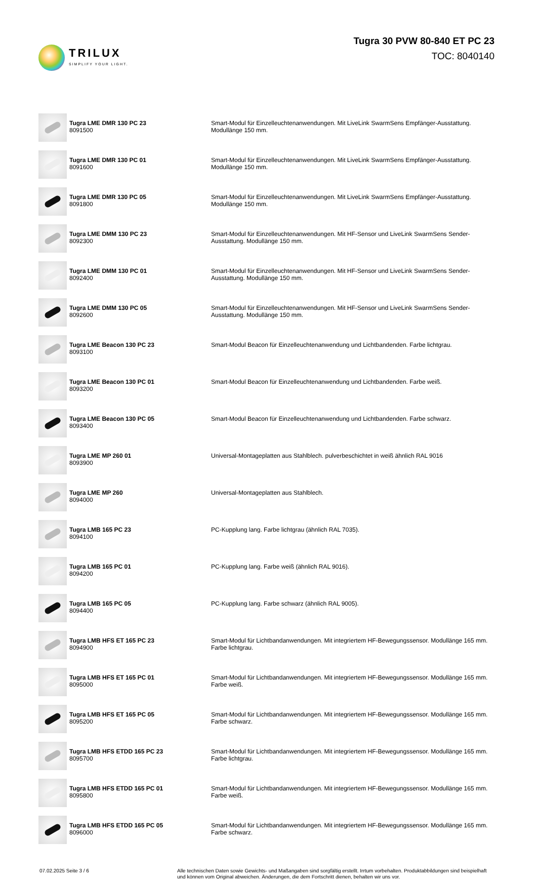TRILUX
SIMPLIFY YOUR LIGHT.
Tugra 30 PVW 80-840 ET PC 23
TOC: 8040140
| | Tugra LME DMR 130 PC 23 8091500 | Smart-Modul für Einzelleuchtenanwendungen. Mit LiveLink SwarmSens Empfänger-Ausstattung. Modullänge 150 mm. |
| | Tugra LME DMR 130 PC 01 8091600 | Smart-Modul für Einzelleuchtenanwendungen. Mit LiveLink SwarmSens Empfänger-Ausstattung. Modullänge 150 mm. |
| | Tugra LME DMR 130 PC 05 8091800 | Smart-Modul für Einzelleuchtenanwendungen. Mit LiveLink SwarmSens Empfänger-Ausstattung. Modullänge 150 mm. |
| | Tugra LME DMM 130 PC 23 8092300 | Smart-Modul für Einzelleuchtenanwendungen. Mit HF-Sensor und LiveLink SwarmSens Sender-Ausstattung. Modullänge 150 mm. |
| | Tugra LME DMM 130 PC 01 8092400 | Smart-Modul für Einzelleuchtenanwendungen. Mit HF-Sensor und LiveLink SwarmSens Sender-Ausstattung. Modullänge 150 mm. |
| | Tugra LME DMM 130 PC 05 8092600 | Smart-Modul für Einzelleuchtenanwendungen. Mit HF-Sensor und LiveLink SwarmSens Sender-Ausstattung. Modullänge 150 mm. |
| | Tugra LME Beacon 130 PC 23 8093100 | Smart-Modul Beacon für Einzelleuchtenanwendung und Lichtbandenden. Farbe lichtgrau. |
| | Tugra LME Beacon 130 PC 01 8093200 | Smart-Modul Beacon für Einzelleuchtenanwendung und Lichtbandenden. Farbe weiß. |
| | Tugra LME Beacon 130 PC 05 8093400 | Smart-Modul Beacon für Einzelleuchtenanwendung und Lichtbandenden. Farbe schwarz. |
| | Tugra LME MP 260 01 8093900 | Universal-Montageplatten aus Stahlblech. pulverbeschichtet in weiß ähnlich RAL 9016 |
| | Tugra LME MP 260 8094000 | Universal-Montageplatten aus Stahlblech. |
| | Tugra LMB 165 PC 23 8094100 | PC-Kupplung lang. Farbe lichtgrau (ähnlich RAL 7035). |
| | Tugra LMB 165 PC 01 8094200 | PC-Kupplung lang. Farbe weiß (ähnlich RAL 9016). |
| | Tugra LMB 165 PC 05 8094400 | PC-Kupplung lang. Farbe schwarz (ähnlich RAL 9005). |
| | Tugra LMB HFS ET 165 PC 23 8094900 | Smart-Modul für Lichtbandanwendungen. Mit integriertem HF-Bewegungssensor. Modullänge 165 mm. Farbe lichtgrau. |
| | Tugra LMB HFS ET 165 PC 01 8095000 | Smart-Modul für Lichtbandanwendungen. Mit integriertem HF-Bewegungssensor. Modullänge 165 mm. Farbe weiß. |
| | Tugra LMB HFS ET 165 PC 05 8095200 | Smart-Modul für Lichtbandanwendungen. Mit integriertem HF-Bewegungssensor. Modullänge 165 mm. Farbe schwarz. |
| | Tugra LMB HFS ETDD 165 PC 23 8095700 | Smart-Modul für Lichtbandanwendungen. Mit integriertem HF-Bewegungssensor. Modullänge 165 mm. Farbe lichtgrau. |
| | Tugra LMB HFS ETDD 165 PC 01 8095800 | Smart-Modul für Lichtbandanwendungen. Mit integriertem HF-Bewegungssensor. Modullänge 165 mm. Farbe weiß. |
| | Tugra LMB HFS ETDD 165 PC 05 8096000 | Smart-Modul für Lichtbandanwendungen. Mit integriertem HF-Bewegungssensor. Modullänge 165 mm. Farbe schwarz. |
07.02.2025 Seite 3 / 6
Alle technischen Daten sowie Gewichts- und Maßangaben sind sorgfältig erstellt. Irrtum vorbehalten. Produktabbildungen sind beispielhaft und können vom Original abweichen. Änderungen, die dem Fortschritt dienen, behalten wir uns vor.